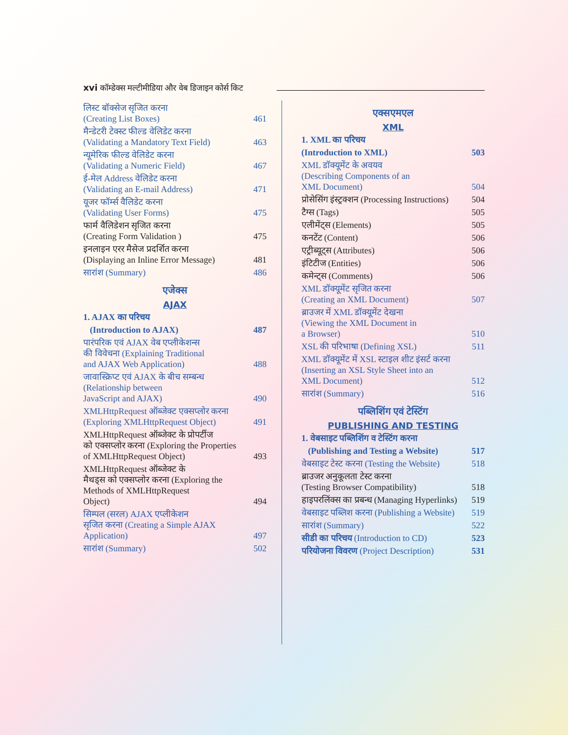xvi कॉम्डेक्स मल्टीमीडिया और वेब डिजाइन कोर्स किट
लिस्ट बॉक्सेज सृजित करना
(Creating List Boxes) 461
मैन्डेटरी टेक्स्ट फील्ड वेलिडेट करना
(Validating a Mandatory Text Field) 463
न्यूमेरिक फील्ड वेलिडेट करना
(Validating a Numeric Field) 467
ई-मेल Address वेलिडेट करना
(Validating an E-mail Address) 471
यूजर फॉर्म्स वैलिडेट करना
(Validating User Forms) 475
फार्म वैलिडेशन सृजित करना
(Creating Form Validation ) 475
इनलाइन एरर मैसेज प्रदर्शित करना
(Displaying an Inline Error Message) 481
सारांश (Summary) 486
एजेक्स
AJAX
1. AJAX का परिचय
(Introduction to AJAX) 487
पारंपरिक एवं AJAX वेब एप्लीकेशन्स
की विवेचना (Explaining Traditional
and AJAX Web Application) 488
जावास्क्रिप्ट एवं AJAX के बीच सम्बन्ध
(Relationship between
JavaScript and AJAX) 490
XMLHttpRequest ऑब्जेक्ट एक्सप्लोर करना
(Exploring XMLHttpRequest Object) 491
XMLHttpRequest ऑब्जेक्ट के प्रोपर्टीज
को एक्सप्लोर करना (Exploring the Properties
of XMLHttpRequest Object) 493
XMLHttpRequest ऑब्जेक्ट के
मैथड्स को एक्सप्लोर करना (Exploring the
Methods of XMLHttpRequest
Object) 494
सिम्पल (सरल) AJAX एप्लीकेशन
सृजित करना (Creating a Simple AJAX
Application) 497
सारांश (Summary) 502
एक्सएमएल
XML
1. XML का परिचय
(Introduction to XML) 503
XML डॉक्यूमेंट के अवयव
(Describing Components of an
XML Document) 504
प्रोसेसिंग इंस्ट्रक्शन (Processing Instructions) 504
टैग्स (Tags) 505
एलीमेंट्स (Elements) 505
कनटेंट (Content) 506
एट्रीब्यूट्स (Attributes) 506
इंटिटीज (Entities) 506
कमेन्ट्स (Comments) 506
XML डॉक्यूमेंट सृजित करना
(Creating an XML Document) 507
ब्राउजर में XML डॉक्यूमेंट देखना
(Viewing the XML Document in
a Browser) 510
XSL की परिभाषा (Defining XSL) 511
XML डॉक्यूमेंट में XSL स्टाइल शीट इंसर्ट करना
(Inserting an XSL Style Sheet into an
XML Document) 512
सारांश (Summary) 516
पब्लिशिंग एवं टेस्टिंग
PUBLISHING AND TESTING
1. वेबसाइट पब्लिशिंग व टेस्टिंग करना
(Publishing and Testing a Website) 517
वेबसाइट टेस्ट करना (Testing the Website) 518
ब्राउजर अनुकूलता टेस्ट करना
(Testing Browser Compatibility) 518
हाइपरलिंक्स का प्रबन्ध (Managing Hyperlinks) 519
वेबसाइट पब्लिश करना (Publishing a Website) 519
सारांश (Summary) 522
सीडी का परिचय (Introduction to CD) 523
परियोजना विवरण (Project Description) 531